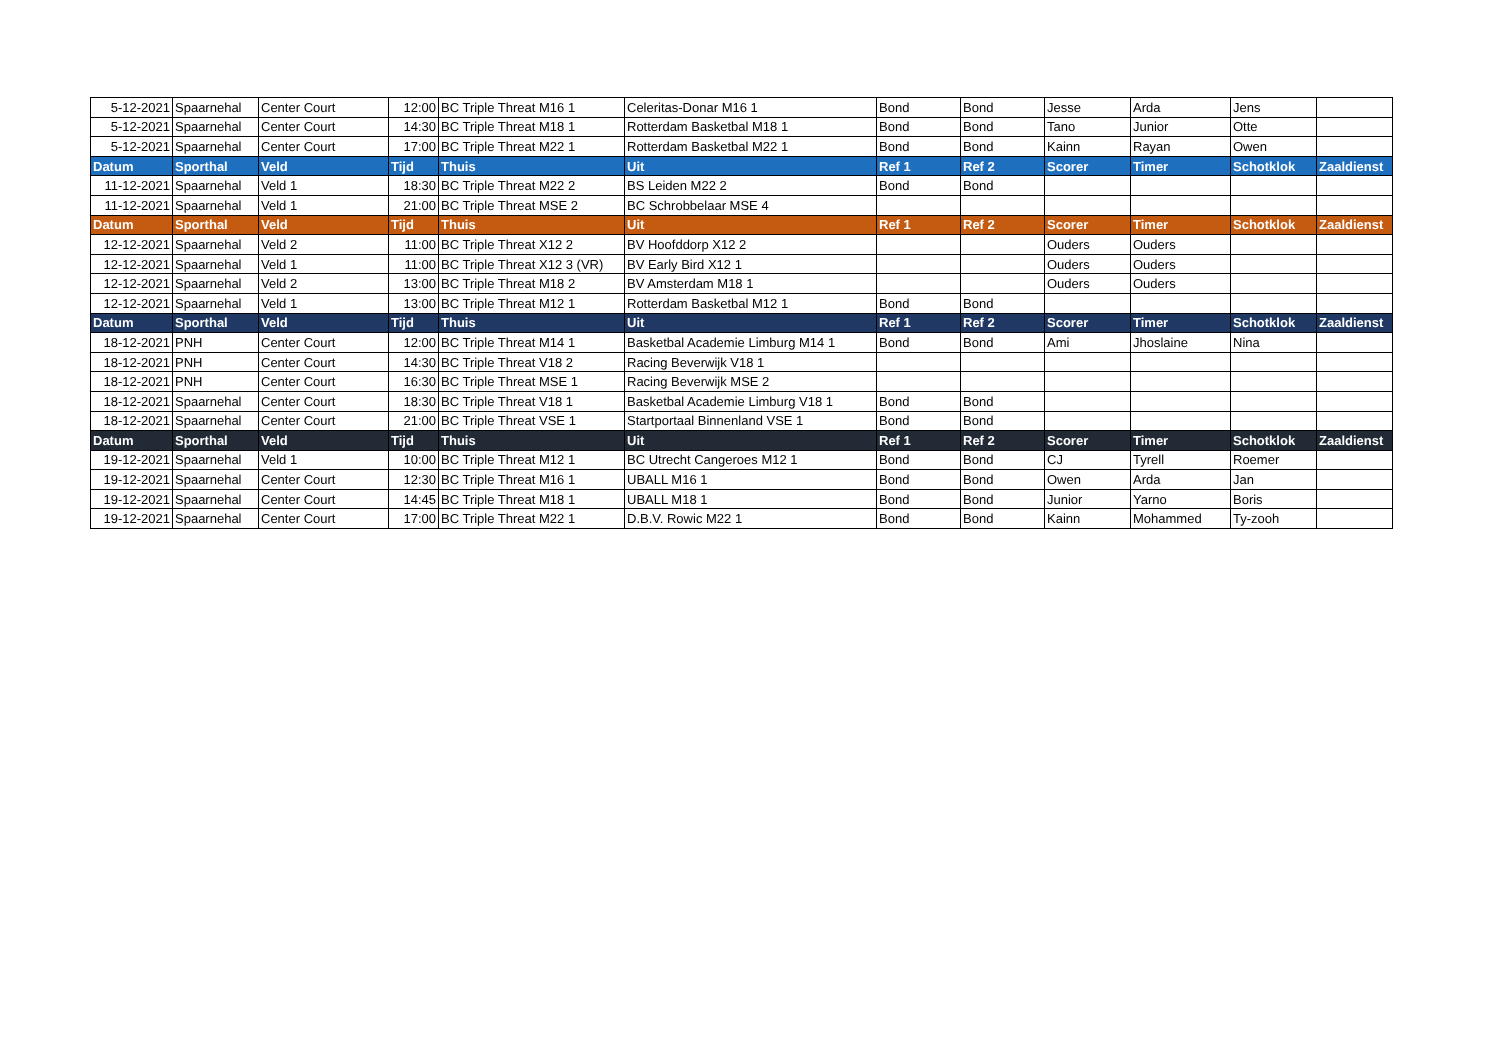| 5-12-2021 | Spaarnehal | Center Court | 12:00 | BC Triple Threat M16 1 | Celeritas-Donar M16 1 | Bond | Bond | Jesse | Arda | Jens | |
| 5-12-2021 | Spaarnehal | Center Court | 14:30 | BC Triple Threat M18 1 | Rotterdam Basketbal M18 1 | Bond | Bond | Tano | Junior | Otte | |
| 5-12-2021 | Spaarnehal | Center Court | 17:00 | BC Triple Threat M22 1 | Rotterdam Basketbal M22 1 | Bond | Bond | Kainn | Rayan | Owen | |
| Datum | Sporthal | Veld | Tijd | Thuis | Uit | Ref 1 | Ref 2 | Scorer | Timer | Schotklok | Zaaldienst |
| 11-12-2021 | Spaarnehal | Veld 1 | 18:30 | BC Triple Threat M22 2 | BS Leiden M22 2 | Bond | Bond | | | | |
| 11-12-2021 | Spaarnehal | Veld 1 | 21:00 | BC Triple Threat MSE 2 | BC Schrobbelaar MSE 4 | | | | | | |
| Datum | Sporthal | Veld | Tijd | Thuis | Uit | Ref 1 | Ref 2 | Scorer | Timer | Schotklok | Zaaldienst |
| 12-12-2021 | Spaarnehal | Veld 2 | 11:00 | BC Triple Threat X12 2 | BV Hoofddorp X12 2 | | | Ouders | Ouders | | |
| 12-12-2021 | Spaarnehal | Veld 1 | 11:00 | BC Triple Threat X12 3 (VR) | BV Early Bird X12 1 | | | Ouders | Ouders | | |
| 12-12-2021 | Spaarnehal | Veld 2 | 13:00 | BC Triple Threat M18 2 | BV Amsterdam M18 1 | | | Ouders | Ouders | | |
| 12-12-2021 | Spaarnehal | Veld 1 | 13:00 | BC Triple Threat M12 1 | Rotterdam Basketbal M12 1 | Bond | Bond | | | | |
| Datum | Sporthal | Veld | Tijd | Thuis | Uit | Ref 1 | Ref 2 | Scorer | Timer | Schotklok | Zaaldienst |
| 18-12-2021 | PNH | Center Court | 12:00 | BC Triple Threat M14 1 | Basketbal Academie Limburg M14 1 | Bond | Bond | Ami | Jhoslaine | Nina | |
| 18-12-2021 | PNH | Center Court | 14:30 | BC Triple Threat V18 2 | Racing Beverwijk V18 1 | | | | | | |
| 18-12-2021 | PNH | Center Court | 16:30 | BC Triple Threat MSE 1 | Racing Beverwijk MSE 2 | | | | | | |
| 18-12-2021 | Spaarnehal | Center Court | 18:30 | BC Triple Threat V18 1 | Basketbal Academie Limburg V18 1 | Bond | Bond | | | | |
| 18-12-2021 | Spaarnehal | Center Court | 21:00 | BC Triple Threat VSE 1 | Startportaal Binnenland VSE 1 | Bond | Bond | | | | |
| Datum | Sporthal | Veld | Tijd | Thuis | Uit | Ref 1 | Ref 2 | Scorer | Timer | Schotklok | Zaaldienst |
| 19-12-2021 | Spaarnehal | Veld 1 | 10:00 | BC Triple Threat M12 1 | BC Utrecht Cangeroes M12 1 | Bond | Bond | CJ | Tyrell | Roemer | |
| 19-12-2021 | Spaarnehal | Center Court | 12:30 | BC Triple Threat M16 1 | UBALL M16 1 | Bond | Bond | Owen | Arda | Jan | |
| 19-12-2021 | Spaarnehal | Center Court | 14:45 | BC Triple Threat M18 1 | UBALL M18 1 | Bond | Bond | Junior | Yarno | Boris | |
| 19-12-2021 | Spaarnehal | Center Court | 17:00 | BC Triple Threat M22 1 | D.B.V. Rowic M22 1 | Bond | Bond | Kainn | Mohammed | Ty-zooh | |